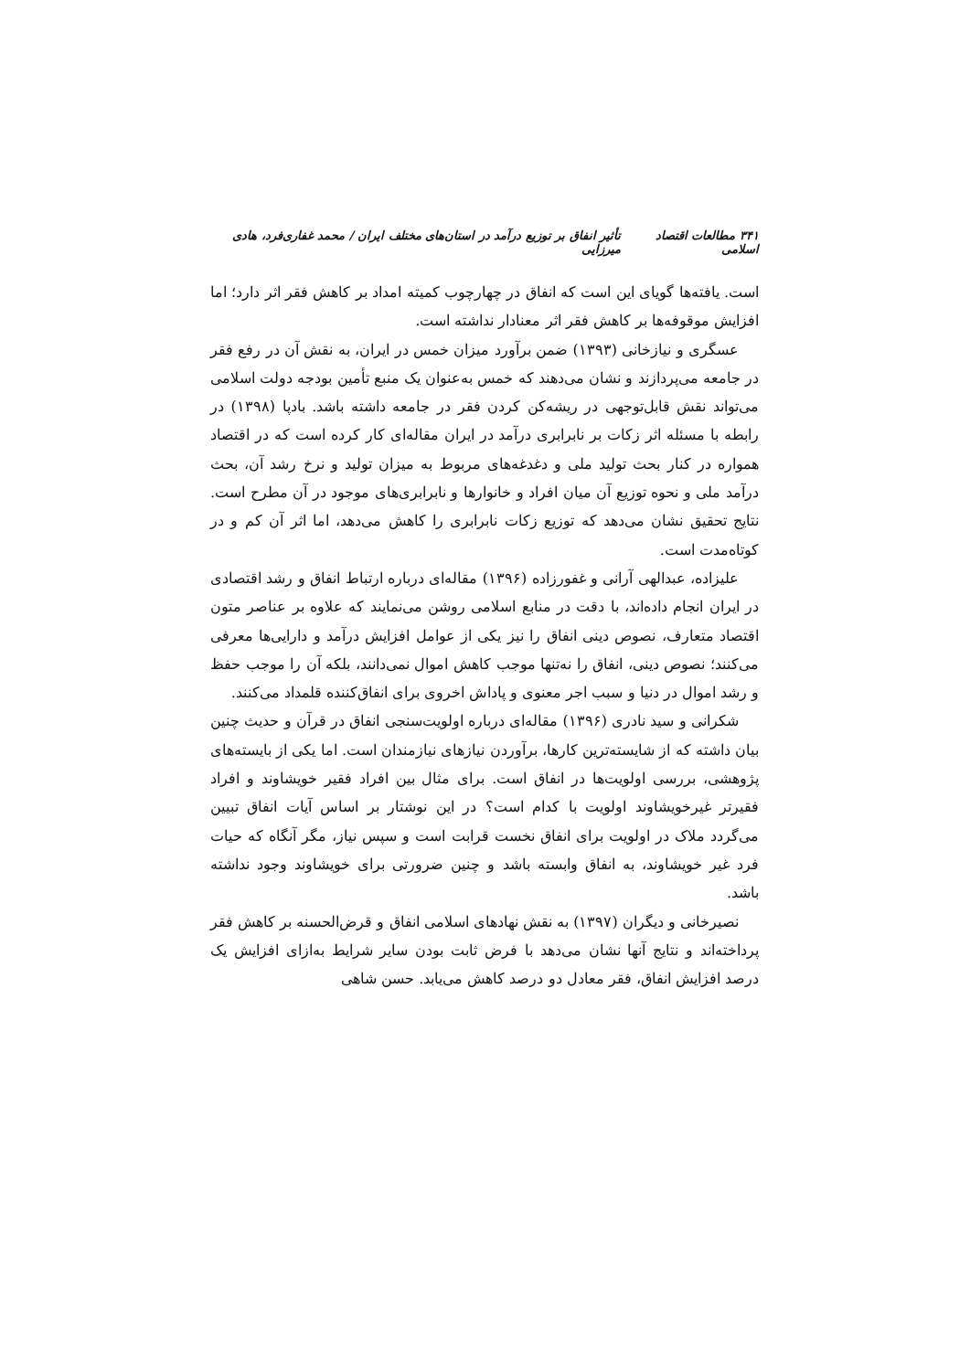۳۴۱ مطالعات اقتصاد اسلامی تأثیر انفاق بر توزیع درآمد در استان‌های مختلف ایران / محمد غفاری‌فرد، هادی میرزایی
است. یافته‌ها گویای این است که انفاق در چهارچوب کمیته امداد بر کاهش فقر اثر دارد؛ اما افزایش موقوفه‌ها بر کاهش فقر اثر معنادار نداشته است.
عسگری و نیازخانی (۱۳۹۳) ضمن برآورد میزان خمس در ایران، به نقش آن در رفع فقر در جامعه می‌پردازند و نشان می‌دهند که خمس به‌عنوان یک منبع تأمین بودجه دولت اسلامی می‌تواند نقش قابل‌توجهی در ریشه‌کن کردن فقر در جامعه داشته باشد. بادپا (۱۳۹۸) در رابطه با مسئله اثر زکات بر نابرابری درآمد در ایران مقاله‌ای کار کرده است که در اقتصاد همواره در کنار بحث تولید ملی و دغدغه‌های مربوط به میزان تولید و نرخ رشد آن، بحث درآمد ملی و نحوه توزیع آن میان افراد و خانوارها و نابرابری‌های موجود در آن مطرح است. نتایج تحقیق نشان می‌دهد که توزیع زکات نابرابری را کاهش می‌دهد، اما اثر آن کم و در کوتاه‌مدت است.
علیزاده، عبدالهی آرانی و غفورزاده (۱۳۹۶) مقاله‌ای درباره ارتباط انفاق و رشد اقتصادی در ایران انجام داده‌اند، با دقت در منابع اسلامی روشن می‌نمایند که علاوه بر عناصر متون اقتصاد متعارف، نصوص دینی انفاق را نیز یکی از عوامل افزایش درآمد و دارایی‌ها معرفی می‌کنند؛ نصوص دینی، انفاق را نه‌تنها موجب کاهش اموال نمی‌دانند، بلکه آن را موجب حفظ و رشد اموال در دنیا و سبب اجر معنوی و پاداش اخروی برای انفاق‌کننده قلمداد می‌کنند.
شکرانی و سید نادری (۱۳۹۶) مقاله‌ای درباره اولویت‌سنجی انفاق در قرآن و حدیث چنین بیان داشته که از شایسته‌ترین کارها، برآوردن نیازهای نیازمندان است. اما یکی از بایسته‌های پژوهشی، بررسی اولویت‌ها در انفاق است. برای مثال بین افراد فقیر خویشاوند و افراد فقیرتر غیرخویشاوند اولویت با کدام است؟ در این نوشتار بر اساس آیات انفاق تبیین می‌گردد ملاک در اولویت برای انفاق نخست قرابت است و سپس نیاز، مگر آنگاه که حیات فرد غیر خویشاوند، به انفاق وابسته باشد و چنین ضرورتی برای خویشاوند وجود نداشته باشد.
نصیرخانی و دیگران (۱۳۹۷) به نقش نهادهای اسلامی انفاق و قرض‌الحسنه بر کاهش فقر پرداخته‌اند و نتایج آنها نشان می‌دهد با فرض ثابت بودن سایر شرایط به‌ازای افزایش یک درصد افزایش انفاق، فقر معادل دو درصد کاهش می‌یابد. حسن شاهی